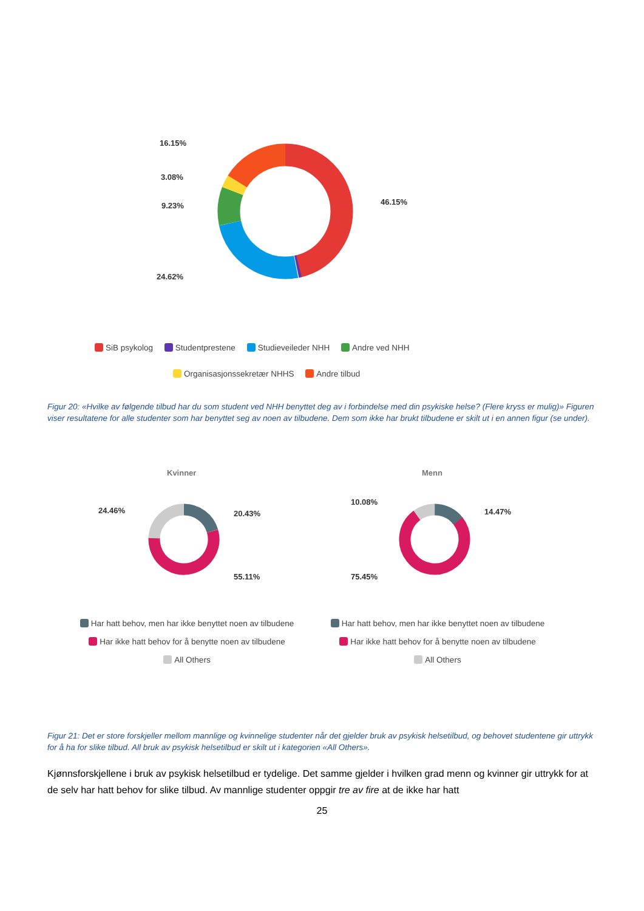16.15%
3.08%
9.23% 46.15%
24.62%
SiB psykolog Studentprestene Studieveileder NHH Andre ved NHH
Organisasjonssekretær NHHS Andre tilbud
Figur 20: «Hvilke av følgende tilbud har du som student ved NHH benyttet deg av i forbindelse med din psykiske helse? (Flere kryss er mulig)» Figuren viser resultatene for alle studenter som har benyttet seg av noen av tilbudene. Dem som ikke har brukt tilbudene er skilt ut i en annen figur (se under).
Kvinner Menn
24.46% 20.43%
55.11%
10.08%
14.47%
75.45%
Har hatt behov, men har ikke benyttet noen av tilbudene
Har ikke hatt behov for å benytte noen av tilbudene
All Others
Har hatt behov, men har ikke benyttet noen av tilbudene
Har ikke hatt behov for å benytte noen av tilbudene
All Others
Figur 21: Det er store forskjeller mellom mannlige og kvinnelige studenter når det gjelder bruk av psykisk helsetilbud, og behovet studentene gir uttrykk for å ha for slike tilbud. All bruk av psykisk helsetilbud er skilt ut i kategorien «All Others».
Kjønnsforskjellene i bruk av psykisk helsetilbud er tydelige. Det samme gjelder i hvilken grad menn og kvinner gir uttrykk for at de selv har hatt behov for slike tilbud. Av mannlige studenter oppgir tre av fire at de ikke har hatt
25